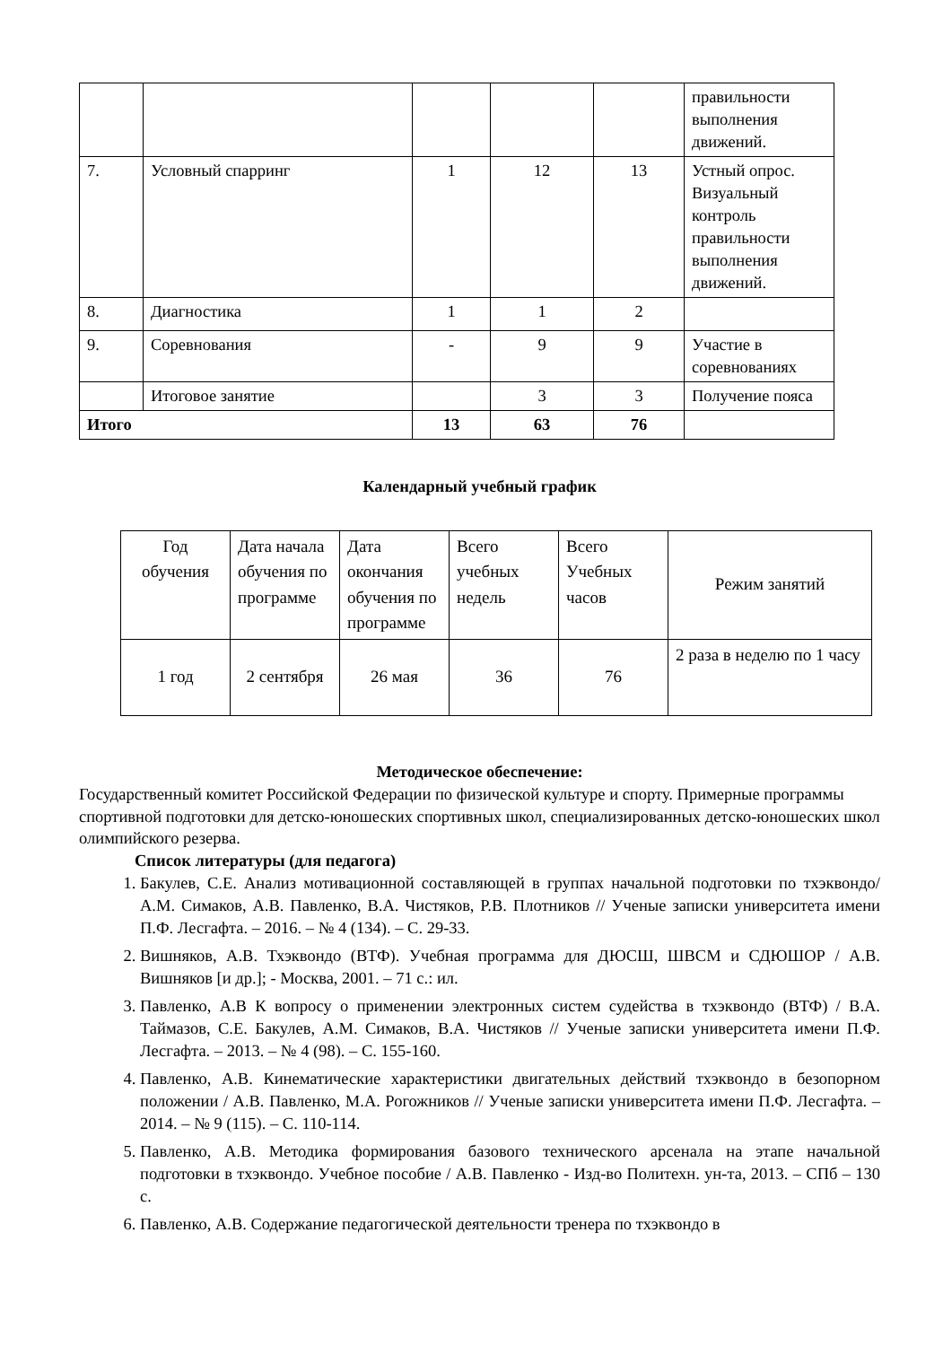| | | | | | правильности выполнения движений. |
| 7. | Условный спарринг | 1 | 12 | 13 | Устный опрос. Визуальный контроль правильности выполнения движений. |
| 8. | Диагностика | 1 | 1 | 2 | |
| 9. | Соревнования | - | 9 | 9 | Участие в соревнованиях |
| | Итоговое занятие | | 3 | 3 | Получение пояса |
| Итого | | 13 | 63 | 76 | |
Календарный учебный график
| Год обучения | Дата начала обучения по программе | Дата окончания обучения по программе | Всего учебных недель | Всего Учебных часов | Режим занятий |
| 1 год | 2 сентября | 26 мая | 36 | 76 | 2 раза в неделю по 1 часу |
Методическое обеспечение:
Государственный комитет Российской Федерации по физической культуре и спорту. Примерные программы спортивной подготовки для детско-юношеских спортивных школ, специализированных детско-юношеских школ олимпийского резерва.
Список литературы (для педагога)
1. Бакулев, С.Е. Анализ мотивационной составляющей в группах начальной подготовки по тхэквондо/ А.М. Симаков, А.В. Павленко, В.А. Чистяков, Р.В. Плотников // Ученые записки университета имени П.Ф. Лесгафта. – 2016. – № 4 (134). – С. 29-33.
2. Вишняков, А.В. Тхэквондо (ВТФ). Учебная программа для ДЮСШ, ШВСМ и СДЮШОР / А.В. Вишняков [и др.]; - Москва, 2001. – 71 с.: ил.
3. Павленко, А.В К вопросу о применении электронных систем судейства в тхэквондо (ВТФ) / В.А. Таймазов, С.Е. Бакулев, А.М. Симаков, В.А. Чистяков // Ученые записки университета имени П.Ф. Лесгафта. – 2013. – № 4 (98). – С. 155-160.
4. Павленко, А.В. Кинематические характеристики двигательных действий тхэквондо в безопорном положении / А.В. Павленко, М.А. Рогожников // Ученые записки университета имени П.Ф. Лесгафта. – 2014. – № 9 (115). – С. 110-114.
5. Павленко, А.В. Методика формирования базового технического арсенала на этапе начальной подготовки в тхэквондо. Учебное пособие / А.В. Павленко - Изд-во Политехн. ун-та, 2013. – СПб – 130 с.
6. Павленко, А.В. Содержание педагогической деятельности тренера по тхэквондо в